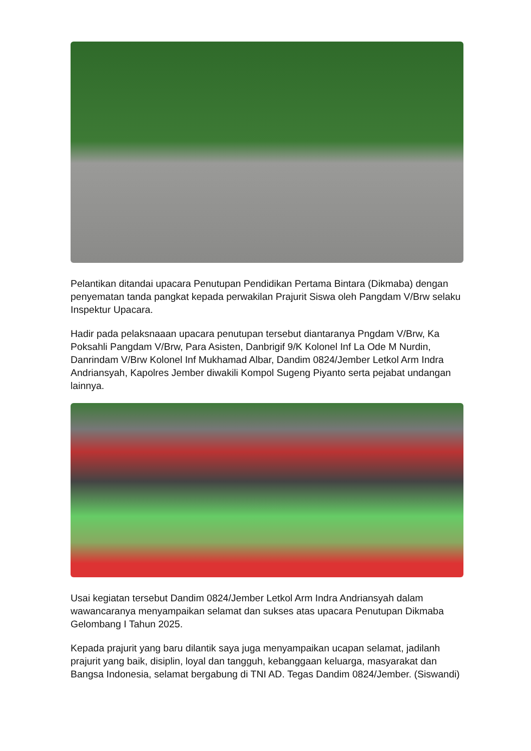Pelantikan ditandai upacara Penutupan Pendidikan Pertama Bintara (Dikmaba) dengan penyematan tanda pangkat kepada perwakilan Prajurit Siswa oleh Pangdam V/Brw selaku Inspektur Upacara.
Hadir pada pelaksnaaan upacara penutupan tersebut diantaranya Pngdam V/Brw, Ka Poksahli Pangdam V/Brw, Para Asisten, Danbrigif 9/K Kolonel Inf La Ode M Nurdin, Danrindam V/Brw Kolonel Inf Mukhamad Albar, Dandim 0824/Jember Letkol Arm Indra Andriansyah, Kapolres Jember diwakili Kompol Sugeng Piyanto serta pejabat undangan lainnya.
Usai kegiatan tersebut Dandim 0824/Jember Letkol Arm Indra Andriansyah dalam wawancaranya menyampaikan selamat dan sukses atas upacara Penutupan Dikmaba Gelombang I Tahun 2025.
Kepada prajurit yang baru dilantik saya juga menyampaikan ucapan selamat, jadilanh prajurit yang baik, disiplin, loyal dan tangguh, kebanggaan keluarga, masyarakat dan Bangsa Indonesia, selamat bergabung di TNI AD. Tegas Dandim 0824/Jember. (Siswandi)